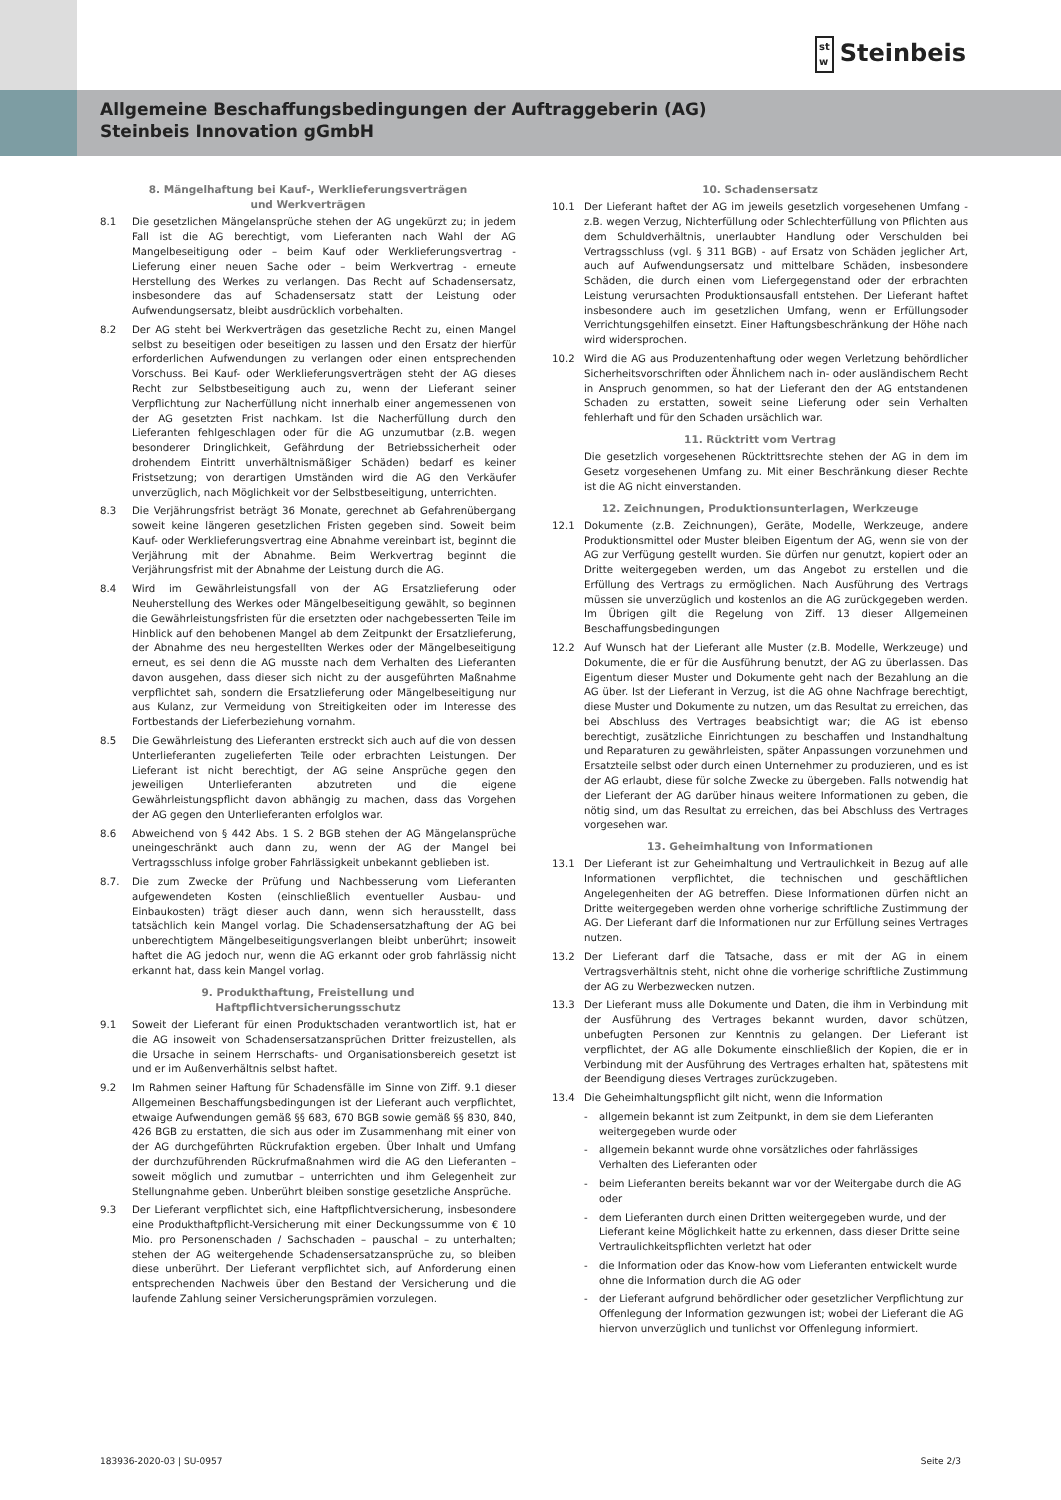st
w Steinbeis
Allgemeine Beschaffungsbedingungen der Auftraggeberin (AG)
Steinbeis Innovation gGmbH
8. Mängelhaftung bei Kauf-, Werklieferungsverträgen
und Werkverträgen
8.1 Die gesetzlichen Mängelansprüche stehen der AG ungekürzt zu; in jedem Fall ist die AG berechtigt, vom Lieferanten nach Wahl der AG Mangelbeseitigung oder – beim Kauf oder Werklieferungsvertrag - Lieferung einer neuen Sache oder – beim Werkvertrag - erneute Herstellung des Werkes zu verlangen. Das Recht auf Schadensersatz, insbesondere das auf Schadensersatz statt der Leistung oder Aufwendungsersatz, bleibt ausdrücklich vorbehalten.
8.2 Der AG steht bei Werkverträgen das gesetzliche Recht zu, einen Mangel selbst zu beseitigen oder beseitigen zu lassen und den Ersatz der hierfür erforderlichen Aufwendungen zu verlangen oder einen entsprechenden Vorschuss. Bei Kauf- oder Werklieferungsverträgen steht der AG dieses Recht zur Selbstbeseitigung auch zu, wenn der Lieferant seiner Verpflichtung zur Nacherfüllung nicht innerhalb einer angemessenen von der AG gesetzten Frist nachkam. Ist die Nacherfüllung durch den Lieferanten fehlgeschlagen oder für die AG unzumutbar (z.B. wegen besonderer Dringlichkeit, Gefährdung der Betriebssicherheit oder drohendem Eintritt unverhältnismäßiger Schäden) bedarf es keiner Fristsetzung; von derartigen Umständen wird die AG den Verkäufer unverzüglich, nach Möglichkeit vor der Selbstbeseitigung, unterrichten.
8.3 Die Verjährungsfrist beträgt 36 Monate, gerechnet ab Gefahrenübergang soweit keine längeren gesetzlichen Fristen gegeben sind. Soweit beim Kauf- oder Werklieferungsvertrag eine Abnahme vereinbart ist, beginnt die Verjährung mit der Abnahme. Beim Werkvertrag beginnt die Verjährungsfrist mit der Abnahme der Leistung durch die AG.
8.4 Wird im Gewährleistungsfall von der AG Ersatzlieferung oder Neuherstellung des Werkes oder Mängelbeseitigung gewählt, so beginnen die Gewährleistungsfristen für die ersetzten oder nachgebesserten Teile im Hinblick auf den behobenen Mangel ab dem Zeitpunkt der Ersatzlieferung, der Abnahme des neu hergestellten Werkes oder der Mängelbeseitigung erneut, es sei denn die AG musste nach dem Verhalten des Lieferanten davon ausgehen, dass dieser sich nicht zu der ausgeführten Maßnahme verpflichtet sah, sondern die Ersatzlieferung oder Mängelbeseitigung nur aus Kulanz, zur Vermeidung von Streitigkeiten oder im Interesse des Fortbestands der Lieferbeziehung vornahm.
8.5 Die Gewährleistung des Lieferanten erstreckt sich auch auf die von dessen Unterlieferanten zugelieferten Teile oder erbrachten Leistungen. Der Lieferant ist nicht berechtigt, der AG seine Ansprüche gegen den jeweiligen Unterlieferanten abzutreten und die eigene Gewährleistungspflicht davon abhängig zu machen, dass das Vorgehen der AG gegen den Unterlieferanten erfolglos war.
8.6 Abweichend von § 442 Abs. 1 S. 2 BGB stehen der AG Mängelansprüche uneingeschränkt auch dann zu, wenn der AG der Mangel bei Vertragsschluss infolge grober Fahrlässigkeit unbekannt geblieben ist.
8.7. Die zum Zwecke der Prüfung und Nachbesserung vom Lieferanten aufgewendeten Kosten (einschließlich eventueller Ausbau- und Einbaukosten) trägt dieser auch dann, wenn sich herausstellt, dass tatsächlich kein Mangel vorlag. Die Schadensersatzhaftung der AG bei unberechtigtem Mängelbeseitigungsverlangen bleibt unberührt; insoweit haftet die AG jedoch nur, wenn die AG erkannt oder grob fahrlässig nicht erkannt hat, dass kein Mangel vorlag.
9. Produkthaftung, Freistellung und
Haftpflichtversicherungsschutz
9.1 Soweit der Lieferant für einen Produktschaden verantwortlich ist, hat er die AG insoweit von Schadensersatzansprüchen Dritter freizustellen, als die Ursache in seinem Herrschafts- und Organisationsbereich gesetzt ist und er im Außenverhältnis selbst haftet.
9.2 Im Rahmen seiner Haftung für Schadensfälle im Sinne von Ziff. 9.1 dieser Allgemeinen Beschaffungsbedingungen ist der Lieferant auch verpflichtet, etwaige Aufwendungen gemäß §§ 683, 670 BGB sowie gemäß §§ 830, 840, 426 BGB zu erstatten, die sich aus oder im Zusammenhang mit einer von der AG durchgeführten Rückrufaktion ergeben. Über Inhalt und Umfang der durchzuführenden Rückrufmaßnahmen wird die AG den Lieferanten – soweit möglich und zumutbar – unterrichten und ihm Gelegenheit zur Stellungnahme geben. Unberührt bleiben sonstige gesetzliche Ansprüche.
9.3 Der Lieferant verpflichtet sich, eine Haftpflichtversicherung, insbesondere eine Produkthaftpflicht-Versicherung mit einer Deckungssumme von € 10 Mio. pro Personenschaden / Sachschaden – pauschal – zu unterhalten; stehen der AG weitergehende Schadensersatzansprüche zu, so bleiben diese unberührt. Der Lieferant verpflichtet sich, auf Anforderung einen entsprechenden Nachweis über den Bestand der Versicherung und die laufende Zahlung seiner Versicherungsprämien vorzulegen.
10. Schadensersatz
10.1 Der Lieferant haftet der AG im jeweils gesetzlich vorgesehenen Umfang - z.B. wegen Verzug, Nichterfüllung oder Schlechterfüllung von Pflichten aus dem Schuldverhältnis, unerlaubter Handlung oder Verschulden bei Vertragsschluss (vgl. § 311 BGB) - auf Ersatz von Schäden jeglicher Art, auch auf Aufwendungsersatz und mittelbare Schäden, insbesondere Schäden, die durch einen vom Liefergegenstand oder der erbrachten Leistung verursachten Produktionsausfall entstehen. Der Lieferant haftet insbesondere auch im gesetzlichen Umfang, wenn er Erfüllungsoder Verrichtungsgehilfen einsetzt. Einer Haftungsbeschränkung der Höhe nach wird widersprochen.
10.2 Wird die AG aus Produzentenhaftung oder wegen Verletzung behördlicher Sicherheitsvorschriften oder Ähnlichem nach in- oder ausländischem Recht in Anspruch genommen, so hat der Lieferant den der AG entstandenen Schaden zu erstatten, soweit seine Lieferung oder sein Verhalten fehlerhaft und für den Schaden ursächlich war.
11. Rücktritt vom Vertrag
Die gesetzlich vorgesehenen Rücktrittsrechte stehen der AG in dem im Gesetz vorgesehenen Umfang zu. Mit einer Beschränkung dieser Rechte ist die AG nicht einverstanden.
12. Zeichnungen, Produktionsunterlagen, Werkzeuge
12.1 Dokumente (z.B. Zeichnungen), Geräte, Modelle, Werkzeuge, andere Produktionsmittel oder Muster bleiben Eigentum der AG, wenn sie von der AG zur Verfügung gestellt wurden. Sie dürfen nur genutzt, kopiert oder an Dritte weitergegeben werden, um das Angebot zu erstellen und die Erfüllung des Vertrags zu ermöglichen. Nach Ausführung des Vertrags müssen sie unverzüglich und kostenlos an die AG zurückgegeben werden. Im Übrigen gilt die Regelung von Ziff. 13 dieser Allgemeinen Beschaffungsbedingungen
12.2 Auf Wunsch hat der Lieferant alle Muster (z.B. Modelle, Werkzeuge) und Dokumente, die er für die Ausführung benutzt, der AG zu überlassen. Das Eigentum dieser Muster und Dokumente geht nach der Bezahlung an die AG über. Ist der Lieferant in Verzug, ist die AG ohne Nachfrage berechtigt, diese Muster und Dokumente zu nutzen, um das Resultat zu erreichen, das bei Abschluss des Vertrages beabsichtigt war; die AG ist ebenso berechtigt, zusätzliche Einrichtungen zu beschaffen und Instandhaltung und Reparaturen zu gewährleisten, später Anpassungen vorzunehmen und Ersatzteile selbst oder durch einen Unternehmer zu produzieren, und es ist der AG erlaubt, diese für solche Zwecke zu übergeben. Falls notwendig hat der Lieferant der AG darüber hinaus weitere Informationen zu geben, die nötig sind, um das Resultat zu erreichen, das bei Abschluss des Vertrages vorgesehen war.
13. Geheimhaltung von Informationen
13.1 Der Lieferant ist zur Geheimhaltung und Vertraulichkeit in Bezug auf alle Informationen verpflichtet, die technischen und geschäftlichen Angelegenheiten der AG betreffen. Diese Informationen dürfen nicht an Dritte weitergegeben werden ohne vorherige schriftliche Zustimmung der AG. Der Lieferant darf die Informationen nur zur Erfüllung seines Vertrages nutzen.
13.2 Der Lieferant darf die Tatsache, dass er mit der AG in einem Vertragsverhältnis steht, nicht ohne die vorherige schriftliche Zustimmung der AG zu Werbezwecken nutzen.
13.3 Der Lieferant muss alle Dokumente und Daten, die ihm in Verbindung mit der Ausführung des Vertrages bekannt wurden, davor schützen, unbefugten Personen zur Kenntnis zu gelangen. Der Lieferant ist verpflichtet, der AG alle Dokumente einschließlich der Kopien, die er in Verbindung mit der Ausführung des Vertrages erhalten hat, spätestens mit der Beendigung dieses Vertrages zurückzugeben.
13.4 Die Geheimhaltungspflicht gilt nicht, wenn die Information
- allgemein bekannt ist zum Zeitpunkt, in dem sie dem Lieferanten weitergegeben wurde oder
- allgemein bekannt wurde ohne vorsätzliches oder fahrlässiges Verhalten des Lieferanten oder
- beim Lieferanten bereits bekannt war vor der Weitergabe durch die AG oder
- dem Lieferanten durch einen Dritten weitergegeben wurde, und der Lieferant keine Möglichkeit hatte zu erkennen, dass dieser Dritte seine Vertraulichkeitspflichten verletzt hat oder
- die Information oder das Know-how vom Lieferanten entwickelt wurde ohne die Information durch die AG oder
- der Lieferant aufgrund behördlicher oder gesetzlicher Verpflichtung zur Offenlegung der Information gezwungen ist; wobei der Lieferant die AG hiervon unverzüglich und tunlichst vor Offenlegung informiert.
183936-2020-03 | SU-0957 Seite 2/3